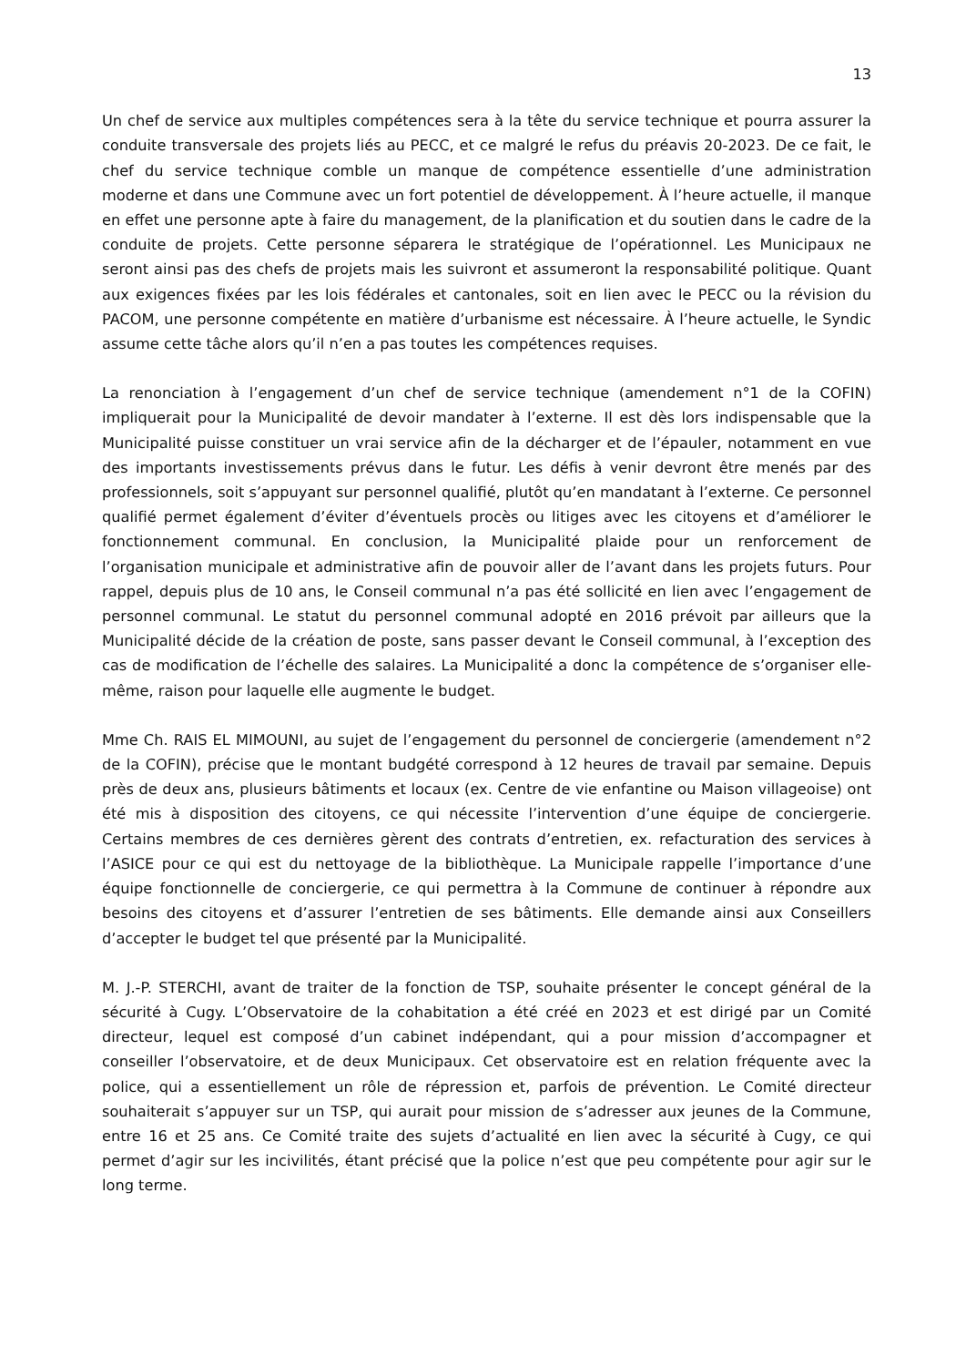13
Un chef de service aux multiples compétences sera à la tête du service technique et pourra assurer la conduite transversale des projets liés au PECC, et ce malgré le refus du préavis 20-2023. De ce fait, le chef du service technique comble un manque de compétence essentielle d’une administration moderne et dans une Commune avec un fort potentiel de développement. À l’heure actuelle, il manque en effet une personne apte à faire du management, de la planification et du soutien dans le cadre de la conduite de projets. Cette personne séparera le stratégique de l’opérationnel. Les Municipaux ne seront ainsi pas des chefs de projets mais les suivront et assumeront la responsabilité politique. Quant aux exigences fixées par les lois fédérales et cantonales, soit en lien avec le PECC ou la révision du PACOM, une personne compétente en matière d’urbanisme est nécessaire. À l’heure actuelle, le Syndic assume cette tâche alors qu’il n’en a pas toutes les compétences requises.
La renonciation à l’engagement d’un chef de service technique (amendement n°1 de la COFIN) impliquerait pour la Municipalité de devoir mandater à l’externe. Il est dès lors indispensable que la Municipalité puisse constituer un vrai service afin de la décharger et de l’épauler, notamment en vue des importants investissements prévus dans le futur. Les défis à venir devront être menés par des professionnels, soit s’appuyant sur personnel qualifié, plutôt qu’en mandatant à l’externe. Ce personnel qualifié permet également d’éviter d’éventuels procès ou litiges avec les citoyens et d’améliorer le fonctionnement communal. En conclusion, la Municipalité plaide pour un renforcement de l’organisation municipale et administrative afin de pouvoir aller de l’avant dans les projets futurs. Pour rappel, depuis plus de 10 ans, le Conseil communal n’a pas été sollicité en lien avec l’engagement de personnel communal. Le statut du personnel communal adopté en 2016 prévoit par ailleurs que la Municipalité décide de la création de poste, sans passer devant le Conseil communal, à l’exception des cas de modification de l’échelle des salaires. La Municipalité a donc la compétence de s’organiser elle-même, raison pour laquelle elle augmente le budget.
Mme Ch. RAIS EL MIMOUNI, au sujet de l’engagement du personnel de conciergerie (amendement n°2 de la COFIN), précise que le montant budgété correspond à 12 heures de travail par semaine. Depuis près de deux ans, plusieurs bâtiments et locaux (ex. Centre de vie enfantine ou Maison villageoise) ont été mis à disposition des citoyens, ce qui nécessite l’intervention d’une équipe de conciergerie. Certains membres de ces dernières gèrent des contrats d’entretien, ex. refacturation des services à l’ASICE pour ce qui est du nettoyage de la bibliothèque. La Municipale rappelle l’importance d’une équipe fonctionnelle de conciergerie, ce qui permettra à la Commune de continuer à répondre aux besoins des citoyens et d’assurer l’entretien de ses bâtiments. Elle demande ainsi aux Conseillers d’accepter le budget tel que présenté par la Municipalité.
M. J.-P. STERCHI, avant de traiter de la fonction de TSP, souhaite présenter le concept général de la sécurité à Cugy. L’Observatoire de la cohabitation a été créé en 2023 et est dirigé par un Comité directeur, lequel est composé d’un cabinet indépendant, qui a pour mission d’accompagner et conseiller l’observatoire, et de deux Municipaux. Cet observatoire est en relation fréquente avec la police, qui a essentiellement un rôle de répression et, parfois de prévention. Le Comité directeur souhaiterait s’appuyer sur un TSP, qui aurait pour mission de s’adresser aux jeunes de la Commune, entre 16 et 25 ans. Ce Comité traite des sujets d’actualité en lien avec la sécurité à Cugy, ce qui permet d’agir sur les incivilités, étant précisé que la police n’est que peu compétente pour agir sur le long terme.